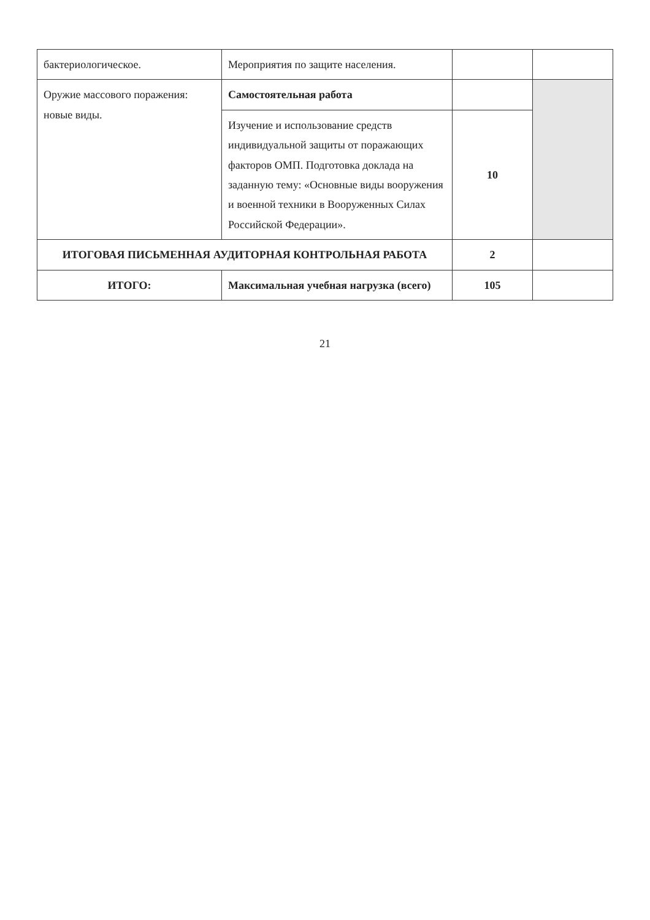| бактериологическое. | Мероприятия по защите населения. | | |
| Оружие массового поражения: новые виды. | Самостоятельная работа | | |
| | Изучение и использование средств индивидуальной защиты от поражающих факторов ОМП. Подготовка доклада на заданную тему: «Основные виды вооружения и военной техники в Вооруженных Силах Российской Федерации». | 10 | |
| ИТОГОВАЯ ПИСЬМЕННАЯ АУДИТОРНАЯ КОНТРОЛЬНАЯ РАБОТА | | 2 | |
| ИТОГО: | Максимальная учебная нагрузка (всего) | 105 | |
21